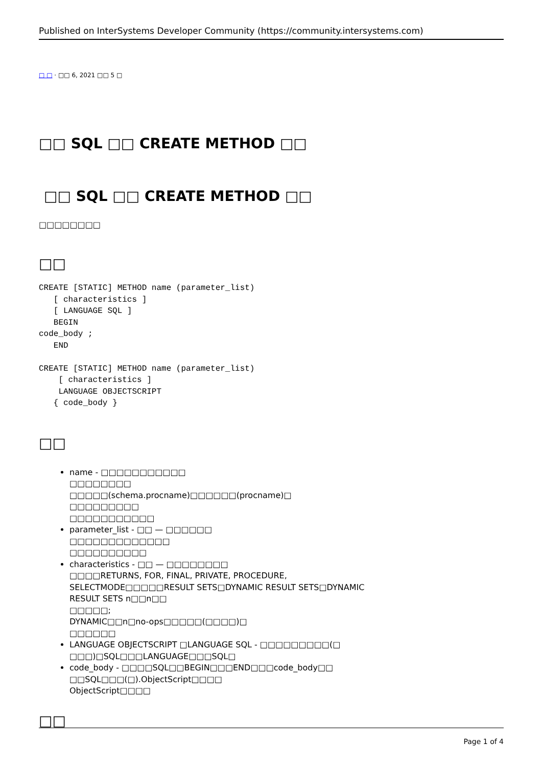Published on InterSystems Developer Community (https://community.intersystems.com)
□ □ · □□ 6, 2021 □□ 5 □
□□ SQL □□ CREATE METHOD □□
□□ SQL □□ CREATE METHOD □□
□□□□□□□□
□□
CREATE [STATIC] METHOD name (parameter_list)
   [ characteristics ]
   [ LANGUAGE SQL ]
   BEGIN
code_body ;
   END

CREATE [STATIC] METHOD name (parameter_list)
    [ characteristics ]
    LANGUAGE OBJECTSCRIPT
   { code_body }
□□
name - □□□□□□□□□□□
□□□□□□□□
□□□□□(schema.procname)□□□□□□(procname)□
□□□□□□□□□
□□□□□□□□□□□
parameter_list - □□ — □□□□□□
□□□□□□□□□□□□□
□□□□□□□□□□
characteristics - □□ — □□□□□□□□
□□□□RETURNS, FOR, FINAL, PRIVATE, PROCEDURE,
SELECTMODE□□□□□RESULT SETS□DYNAMIC RESULT SETS□DYNAMIC
RESULT SETS n□□n□□
□□□□□;
DYNAMIC□□n□no-ops□□□□□(□□□□)□
□□□□□□
LANGUAGE OBJECTSCRIPT □LANGUAGE SQL - □□□□□□□□□(□
□□□)□SQL□□□LANGUAGE□□□SQL□
code_body - □□□□SQL□□BEGIN□□□END□□□code_body□□
□□SQL□□□(□).ObjectScript□□□□
ObjectScript□□□□
□□
Page 1 of 4